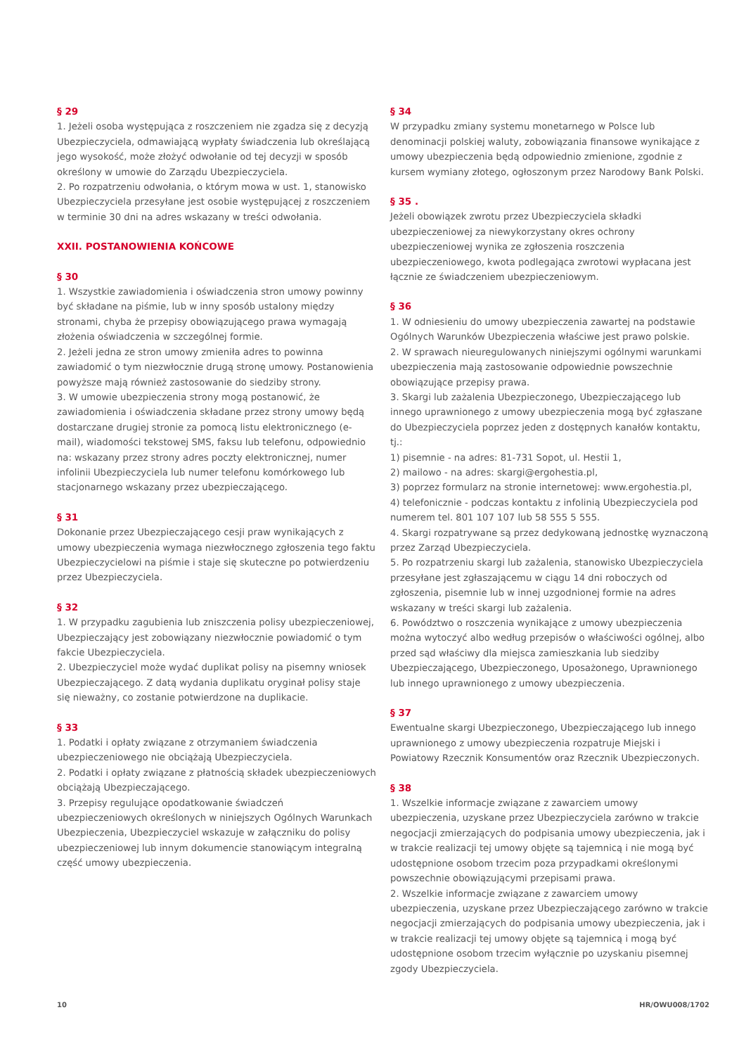§ 29
1. Jeżeli osoba występująca z roszczeniem nie zgadza się z decyzją Ubezpieczyciela, odmawiającą wypłaty świadczenia lub określającą jego wysokość, może złożyć odwołanie od tej decyzji w sposób określony w umowie do Zarządu Ubezpieczyciela.
2. Po rozpatrzeniu odwołania, o którym mowa w ust. 1, stanowisko Ubezpieczyciela przesyłane jest osobie występującej z roszczeniem w terminie 30 dni na adres wskazany w treści odwołania.
XXII. POSTANOWIENIA KOŃCOWE
§ 30
1. Wszystkie zawiadomienia i oświadczenia stron umowy powinny być składane na piśmie, lub w inny sposób ustalony między stronami, chyba że przepisy obowiązującego prawa wymagają złożenia oświadczenia w szczególnej formie.
2. Jeżeli jedna ze stron umowy zmieniła adres to powinna zawiadomić o tym niezwłocznie drugą stronę umowy. Postanowienia powyższe mają również zastosowanie do siedziby strony.
3. W umowie ubezpieczenia strony mogą postanowić, że zawiadomienia i oświadczenia składane przez strony umowy będą dostarczane drugiej stronie za pomocą listu elektronicznego (e-mail), wiadomości tekstowej SMS, faksu lub telefonu, odpowiednio na: wskazany przez strony adres poczty elektronicznej, numer infolinii Ubezpieczyciela lub numer telefonu komórkowego lub stacjonarnego wskazany przez ubezpieczającego.
§ 31
Dokonanie przez Ubezpieczającego cesji praw wynikających z umowy ubezpieczenia wymaga niezwłocznego zgłoszenia tego faktu Ubezpieczycielowi na piśmie i staje się skuteczne po potwierdzeniu przez Ubezpieczyciela.
§ 32
1. W przypadku zagubienia lub zniszczenia polisy ubezpieczeniowej, Ubezpieczający jest zobowiązany niezwłocznie powiadomić o tym fakcie Ubezpieczyciela.
2. Ubezpieczyciel może wydać duplikat polisy na pisemny wniosek Ubezpieczającego. Z datą wydania duplikatu oryginał polisy staje się nieważny, co zostanie potwierdzone na duplikacie.
§ 33
1. Podatki i opłaty związane z otrzymaniem świadczenia ubezpieczeniowego nie obciążają Ubezpieczyciela.
2. Podatki i opłaty związane z płatnością składek ubezpieczeniowych obciążają Ubezpieczającego.
3. Przepisy regulujące opodatkowanie świadczeń ubezpieczeniowych określonych w niniejszych Ogólnych Warunkach Ubezpieczenia, Ubezpieczyciel wskazuje w załączniku do polisy ubezpieczeniowej lub innym dokumencie stanowiącym integralną część umowy ubezpieczenia.
§ 34
W przypadku zmiany systemu monetarnego w Polsce lub denominacji polskiej waluty, zobowiązania finansowe wynikające z umowy ubezpieczenia będą odpowiednio zmienione, zgodnie z kursem wymiany złotego, ogłoszonym przez Narodowy Bank Polski.
§ 35 .
Jeżeli obowiązek zwrotu przez Ubezpieczyciela składki ubezpieczeniowej za niewykorzystany okres ochrony ubezpieczeniowej wynika ze zgłoszenia roszczenia ubezpieczeniowego, kwota podlegająca zwrotowi wypłacana jest łącznie ze świadczeniem ubezpieczeniowym.
§ 36
1. W odniesieniu do umowy ubezpieczenia zawartej na podstawie Ogólnych Warunków Ubezpieczenia właściwe jest prawo polskie.
2. W sprawach nieuregulowanych niniejszymi ogólnymi warunkami ubezpieczenia mają zastosowanie odpowiednie powszechnie obowiązujące przepisy prawa.
3. Skargi lub zażalenia Ubezpieczonego, Ubezpieczającego lub innego uprawnionego z umowy ubezpieczenia mogą być zgłaszane do Ubezpieczyciela poprzez jeden z dostępnych kanałów kontaktu, tj.:
1) pisemnie - na adres: 81-731 Sopot, ul. Hestii 1,
2) mailowo - na adres: skargi@ergohestia.pl,
3) poprzez formularz na stronie internetowej: www.ergohestia.pl,
4) telefonicznie - podczas kontaktu z infolinią Ubezpieczyciela pod numerem tel. 801 107 107 lub 58 555 5 555.
4. Skargi rozpatrywane są przez dedykowaną jednostkę wyznaczoną przez Zarząd Ubezpieczyciela.
5. Po rozpatrzeniu skargi lub zażalenia, stanowisko Ubezpieczyciela przesyłane jest zgłaszającemu w ciągu 14 dni roboczych od zgłoszenia, pisemnie lub w innej uzgodnionej formie na adres wskazany w treści skargi lub zażalenia.
6. Powództwo o roszczenia wynikające z umowy ubezpieczenia można wytoczyć albo według przepisów o właściwości ogólnej, albo przed sąd właściwy dla miejsca zamieszkania lub siedziby Ubezpieczającego, Ubezpieczonego, Uposażonego, Uprawnionego lub innego uprawnionego z umowy ubezpieczenia.
§ 37
Ewentualne skargi Ubezpieczonego, Ubezpieczającego lub innego uprawnionego z umowy ubezpieczenia rozpatruje Miejski i Powiatowy Rzecznik Konsumentów oraz Rzecznik Ubezpieczonych.
§ 38
1. Wszelkie informacje związane z zawarciem umowy ubezpieczenia, uzyskane przez Ubezpieczyciela zarówno w trakcie negocjacji zmierzających do podpisania umowy ubezpieczenia, jak i w trakcie realizacji tej umowy objęte są tajemnicą i nie mogą być udostępnione osobom trzecim poza przypadkami określonymi powszechnie obowiązującymi przepisami prawa.
2. Wszelkie informacje związane z zawarciem umowy ubezpieczenia, uzyskane przez Ubezpieczającego zarówno w trakcie negocjacji zmierzających do podpisania umowy ubezpieczenia, jak i w trakcie realizacji tej umowy objęte są tajemnicą i mogą być udostępnione osobom trzecim wyłącznie po uzyskaniu pisemnej zgody Ubezpieczyciela.
10 HR/OWU008/1702